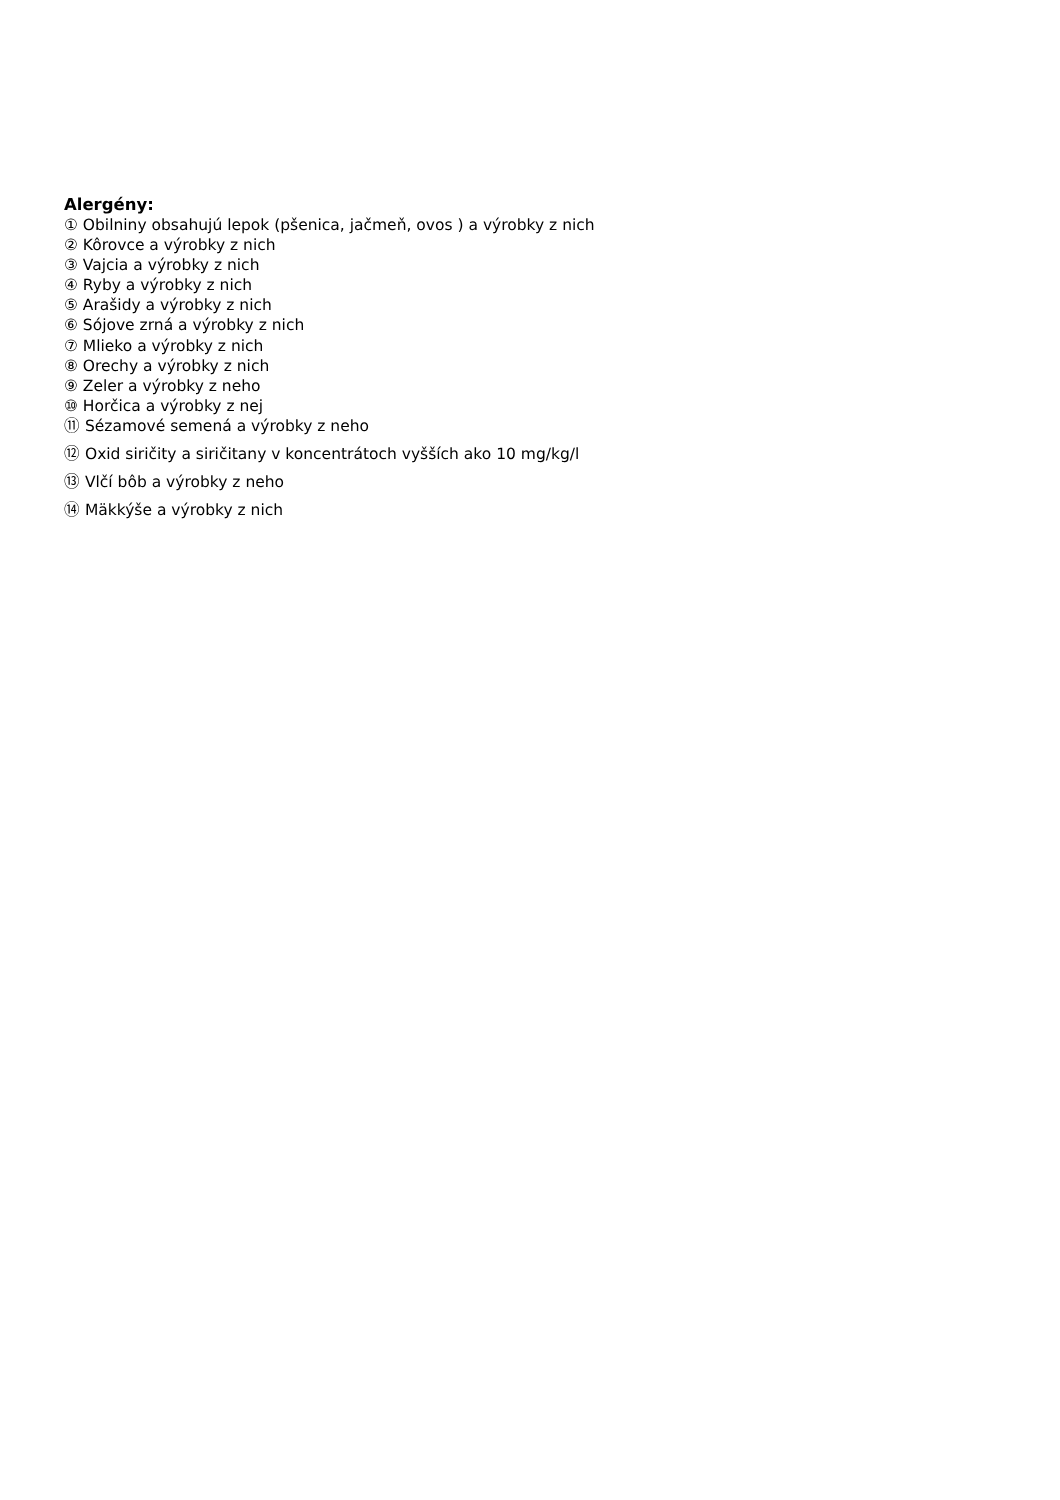Alergény:
① Obilniny obsahujú lepok (pšenica, jačmeň, ovos ) a výrobky z nich
② Kôrovce a výrobky z nich
③ Vajcia a výrobky z nich
④ Ryby a výrobky z nich
⑤ Arašidy a výrobky z nich
⑥ Sójove zrná a výrobky z nich
⑦ Mlieko a výrobky z nich
⑧ Orechy a výrobky z nich
⑨ Zeler a výrobky z neho
⑩ Horčica a výrobky z nej
⑪ Sézamové semená a výrobky z neho
⑫ Oxid siričity a siričitany v koncentrátoch vyšších ako 10 mg/kg/l
⑬ Vlčí bôb a výrobky z neho
⑭ Mäkkýše a výrobky z nich